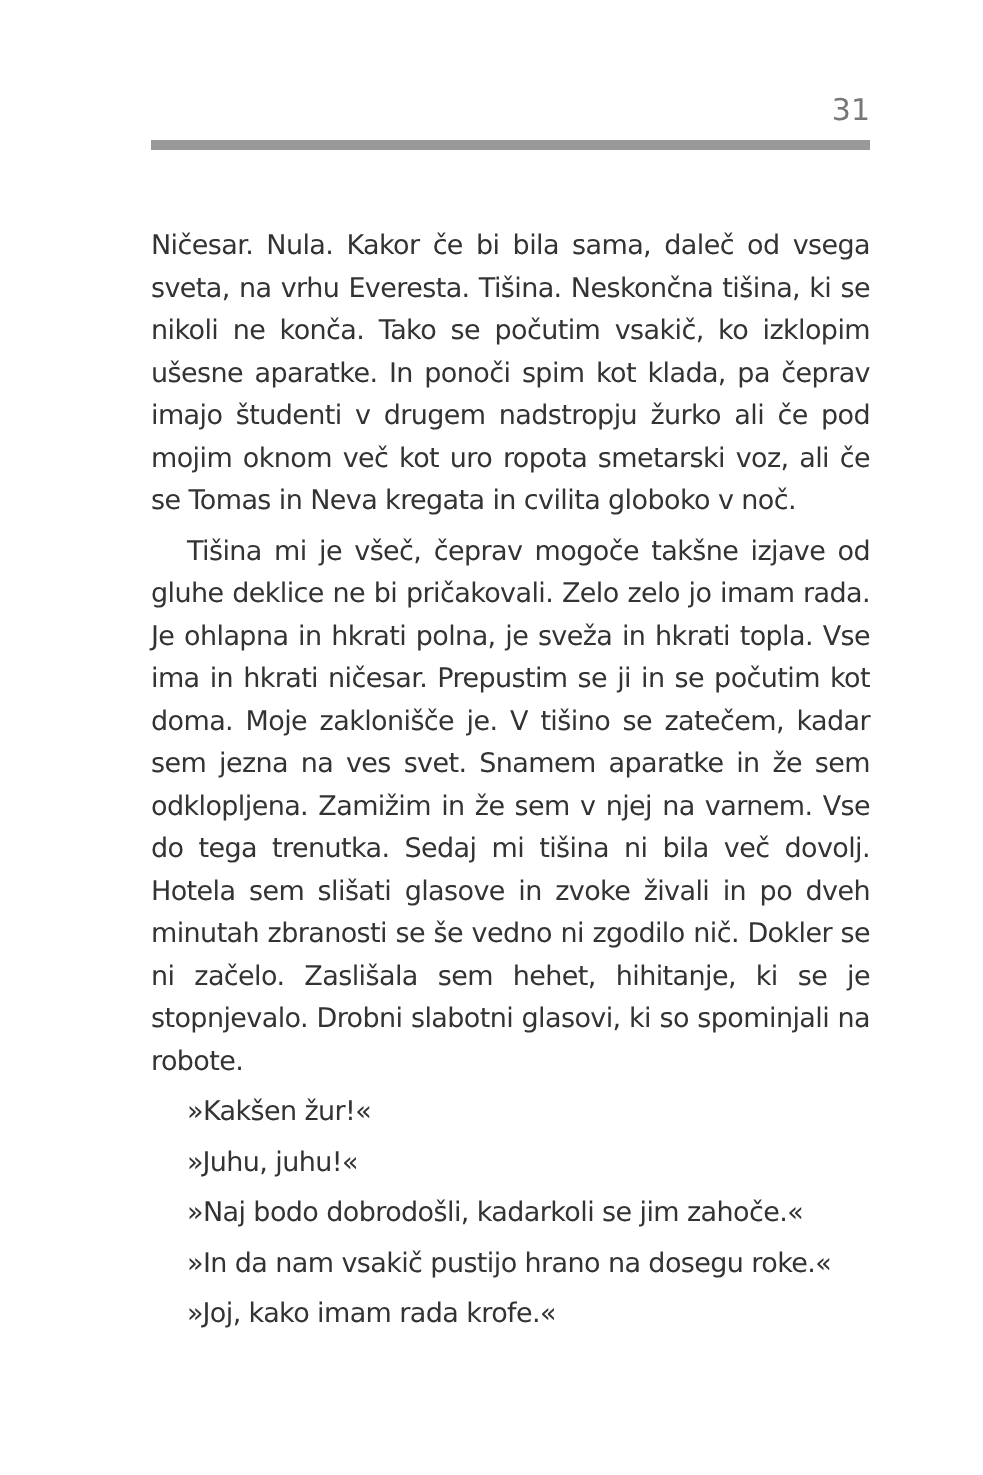31
Ničesar. Nula. Kakor če bi bila sama, daleč od vsega sveta, na vrhu Everesta. Tišina. Neskončna tišina, ki se nikoli ne konča. Tako se počutim vsakič, ko izklopim ušesne aparatke. In ponoči spim kot klada, pa čeprav imajo študenti v drugem nadstropju žurko ali če pod mojim oknom več kot uro ropota smetarski voz, ali če se Tomas in Neva kregata in cvilita globoko v noč.
Tišina mi je všeč, čeprav mogoče takšne izjave od gluhe deklice ne bi pričakovali. Zelo zelo jo imam rada. Je ohlapna in hkrati polna, je sveža in hkrati topla. Vse ima in hkrati ničesar. Prepustim se ji in se počutim kot doma. Moje zaklonišče je. V tišino se zatečem, kadar sem jezna na ves svet. Snamem aparatke in že sem odklopljena. Zamižim in že sem v njej na varnem. Vse do tega trenutka. Sedaj mi tišina ni bila več dovolj. Hotela sem slišati glasove in zvoke živali in po dveh minutah zbranosti se še vedno ni zgodilo nič. Dokler se ni začelo. Zaslišala sem hehet, hihitanje, ki se je stopnjevalo. Drobni slabotni glasovi, ki so spominjali na robote.
»Kakšen žur!«
»Juhu, juhu!«
»Naj bodo dobrodošli, kadarkoli se jim zahoče.«
»In da nam vsakič pustijo hrano na dosegu roke.«
»Joj, kako imam rada krofe.«